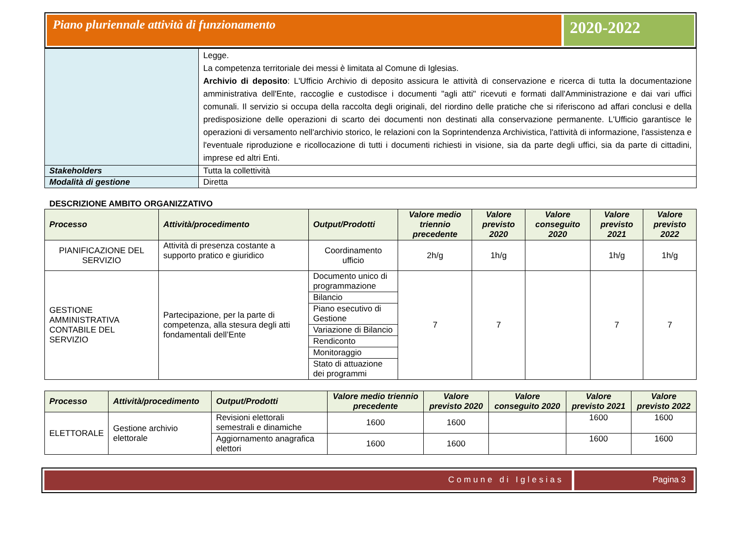Piano pluriennale attività di funzionamento
2020-2022
| | Legge. La competenza territoriale dei messi è limitata al Comune di Iglesias. Archivio di deposito : L'Ufficio Archivio di deposito assicura le attività di conservazione e ricerca di tutta la documentazione amministrativa dell'Ente, raccoglie e custodisce i documenti "agli atti" ricevuti e formati dall'Amministrazione e dai vari uffici comunali. Il servizio si occupa della raccolta degli originali, del riordino delle pratiche che si riferiscono ad affari conclusi e della predisposizione delle operazioni di scarto dei documenti non destinati alla conservazione permanente. L'Ufficio garantisce le operazioni di versamento nell'archivio storico, le relazioni con la Soprintendenza Archivistica, l'attività di informazione, l'assistenza e l'eventuale riproduzione e ricollocazione di tutti i documenti richiesti in visione, sia da parte degli uffici, sia da parte di cittadini, imprese ed altri Enti. |
| Stakeholders | Tutta la collettività |
| Modalità di gestione | Diretta |
DESCRIZIONE AMBITO ORGANIZZATIVO
| Processo | Attività/procedimento | Output/Prodotti | Valore medio triennio precedente | Valore previsto 2020 | Valore conseguito 2020 | Valore previsto 2021 | Valore previsto 2022 |
| --- | --- | --- | --- | --- | --- | --- | --- |
| PIANIFICAZIONE DEL SERVIZIO | Attività di presenza costante a supporto pratico e giuridico | Coordinamento ufficio | 2h/g | 1h/g | | 1h/g | 1h/g |
| GESTIONE AMMINISTRATIVA CONTABILE DEL SERVIZIO | Partecipazione, per la parte di competenza, alla stesura degli atti fondamentali dell’Ente | Documento unico di programmazione | 7 | 7 | | 7 | 7 |
| | | Bilancio | | | | | |
| | | Piano esecutivo di Gestione | | | | | |
| | | Variazione di Bilancio | | | | | |
| | | Rendiconto | | | | | |
| | | Monitoraggio | | | | | |
| | | Stato di attuazione dei programmi | | | | | |
| Processo | Attività/procedimento | Output/Prodotti | Valore medio triennio precedente | Valore previsto 2020 | Valore conseguito 2020 | Valore previsto 2021 | Valore previsto 2022 |
| --- | --- | --- | --- | --- | --- | --- | --- |
| ELETTORALE | Gestione archivio elettorale | Revisioni elettorali semestrali e dinamiche | 1600 | 1600 | | 1600 | 1600 |
| | | Aggiornamento anagrafica elettori | 1600 | 1600 | | 1600 | 1600 |
Comune di Iglesias Pagina 3